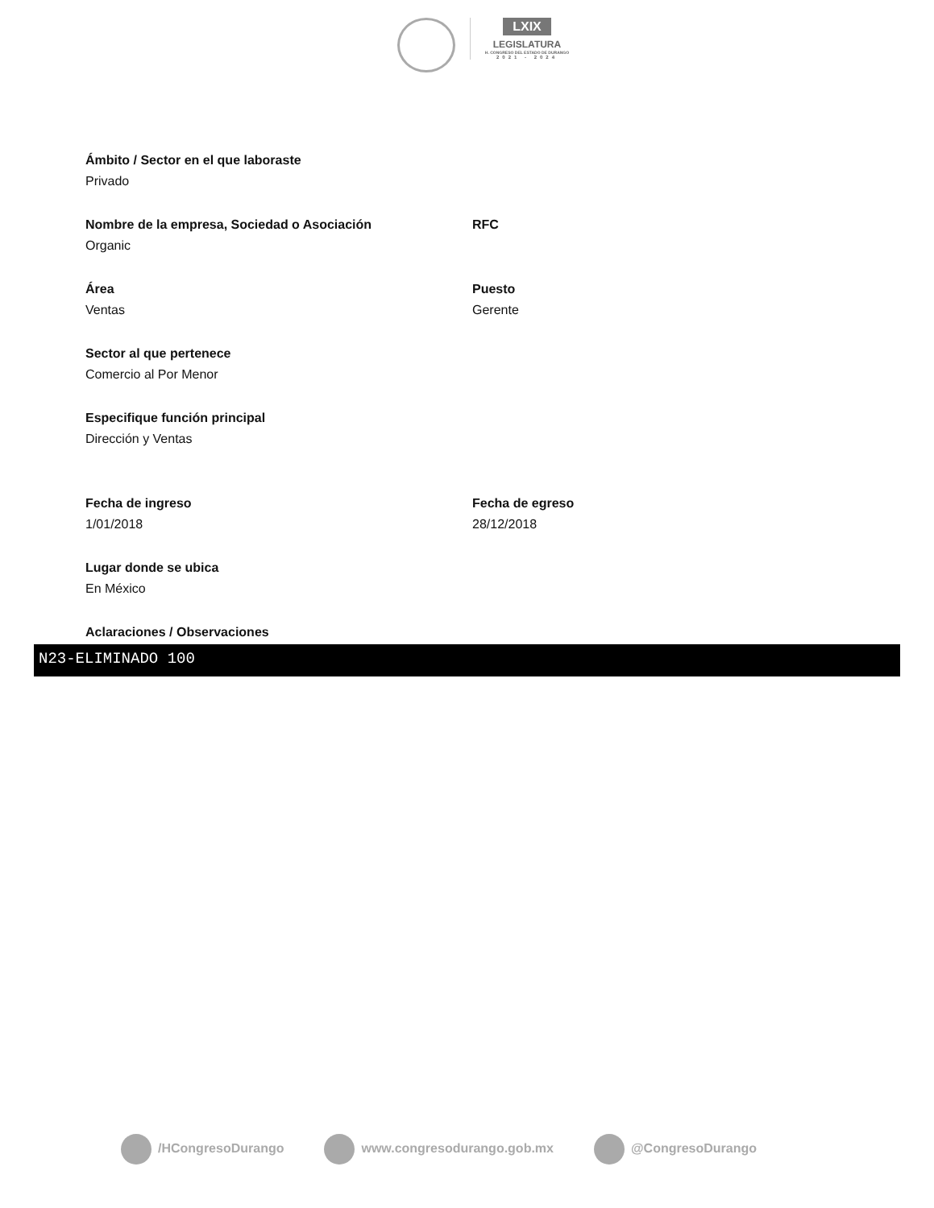LXIX
LEGISLATURA
H. CONGRESO DEL ESTADO DE DURANGO
2021 - 2024
Ámbito / Sector en el que laboraste
Privado
Nombre de la empresa, Sociedad o Asociación
Organic
RFC
Área
Ventas
Puesto
Gerente
Sector al que pertenece
Comercio al Por Menor
Especifique función principal
Dirección y Ventas
Fecha de ingreso
1/01/2018
Fecha de egreso
28/12/2018
Lugar donde se ubica
En México
Aclaraciones / Observaciones
N23-ELIMINADO 100
/HCongresoDurango www.congresodurango.gob.mx @CongresoDurango